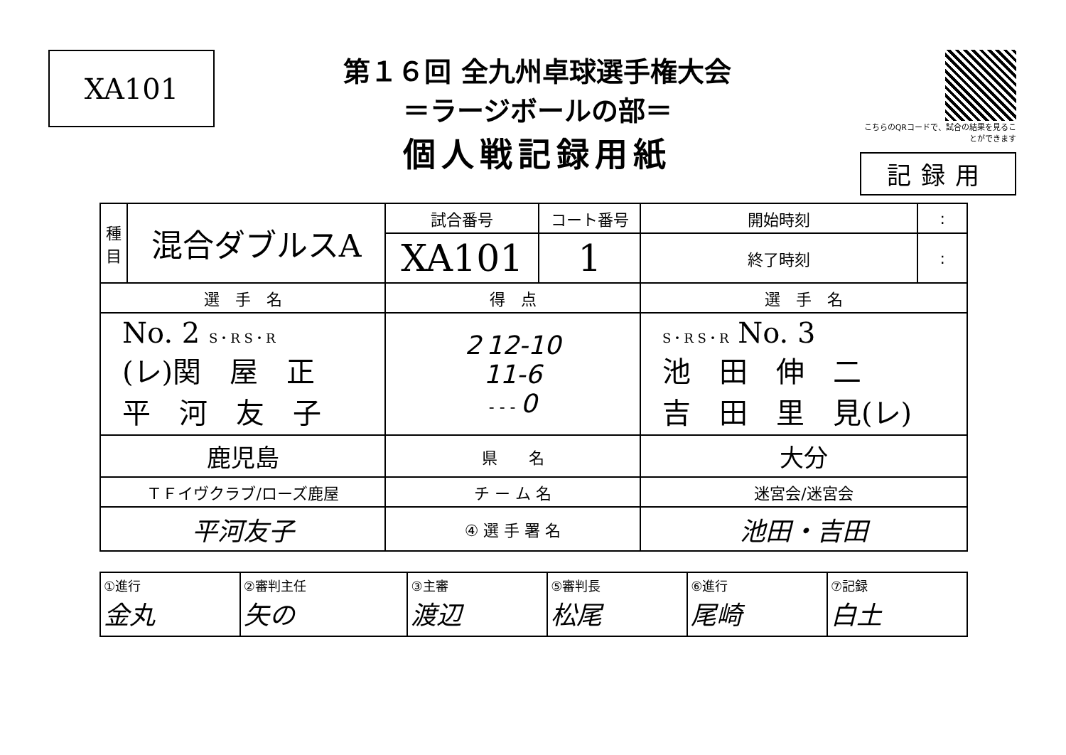XA101
第１６回 全九州卓球選手権大会
＝ラージボールの部＝
個人戦記録用紙
こちらのQRコードで、試合の結果を見ることができます
記録用
| 種 目 | 混合ダブルスA | 試合番号 | コート番号 | 開始時刻 | : |
| | | XA101 | 1 | 終了時刻 | : |
| 選 手 名 | | 得 点 | | 選 手 名 | |
| No. 2 S・R S・R (レ)関 屋 正 平 河 友 子 | | 2 12-10 11-6 - - - 0 | | S・R S・R No. 3 池 田 伸 二 吉 田 里 見(レ) | |
| 鹿児島 | | 県 名 | | 大分 | |
| ＴＦイヴクラブ/ローズ鹿屋 | | チ ー ム 名 | | 迷宮会/迷宮会 | |
| 平河友子 | | ④ 選 手 署 名 | | 池田・吉田 | |
| ①進行 金丸 | ②審判主任 矢の | ③主審 渡辺 | ⑤審判長 松尾 | ⑥進行 尾崎 | ⑦記録 白土 |